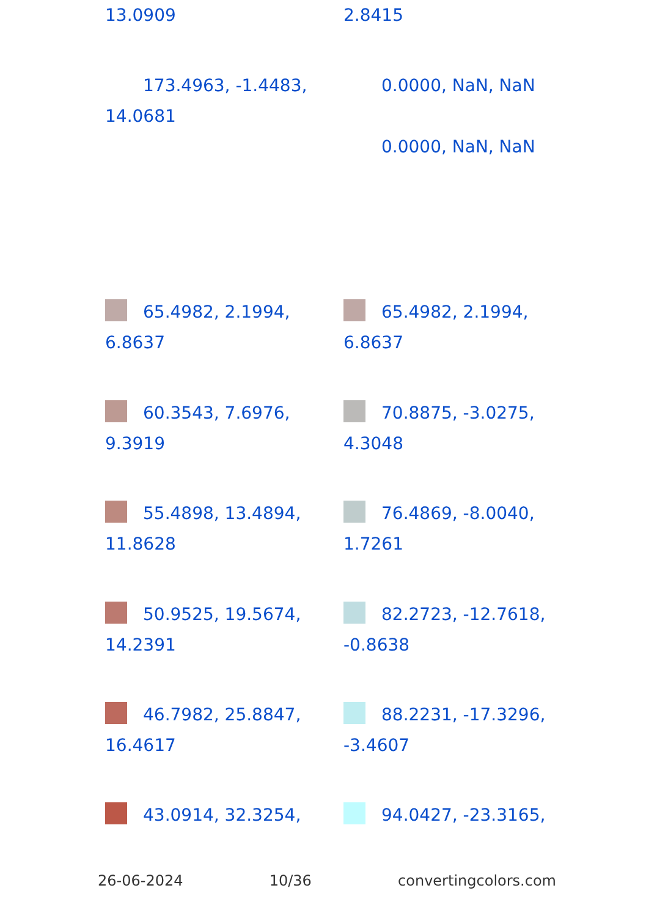13.0909 2.8415
173.4963, -1.4483, 14.0681
0.0000, NaN, NaN
0.0000, NaN, NaN
65.4982, 2.1994, 6.8637 65.4982, 2.1994, 6.8637
60.3543, 7.6976, 9.3919 70.8875, -3.0275, 4.3048
55.4898, 13.4894, 11.8628
76.4869, -8.0040, 1.7261
50.9525, 19.5674, 14.2391
82.2723, -12.7618, -0.8638
46.7982, 25.8847, 16.4617
88.2231, -17.3296, -3.4607
43.0914, 32.3254, 94.0427, -23.3165,
26-06-2024 10/36 convertingcolors.com